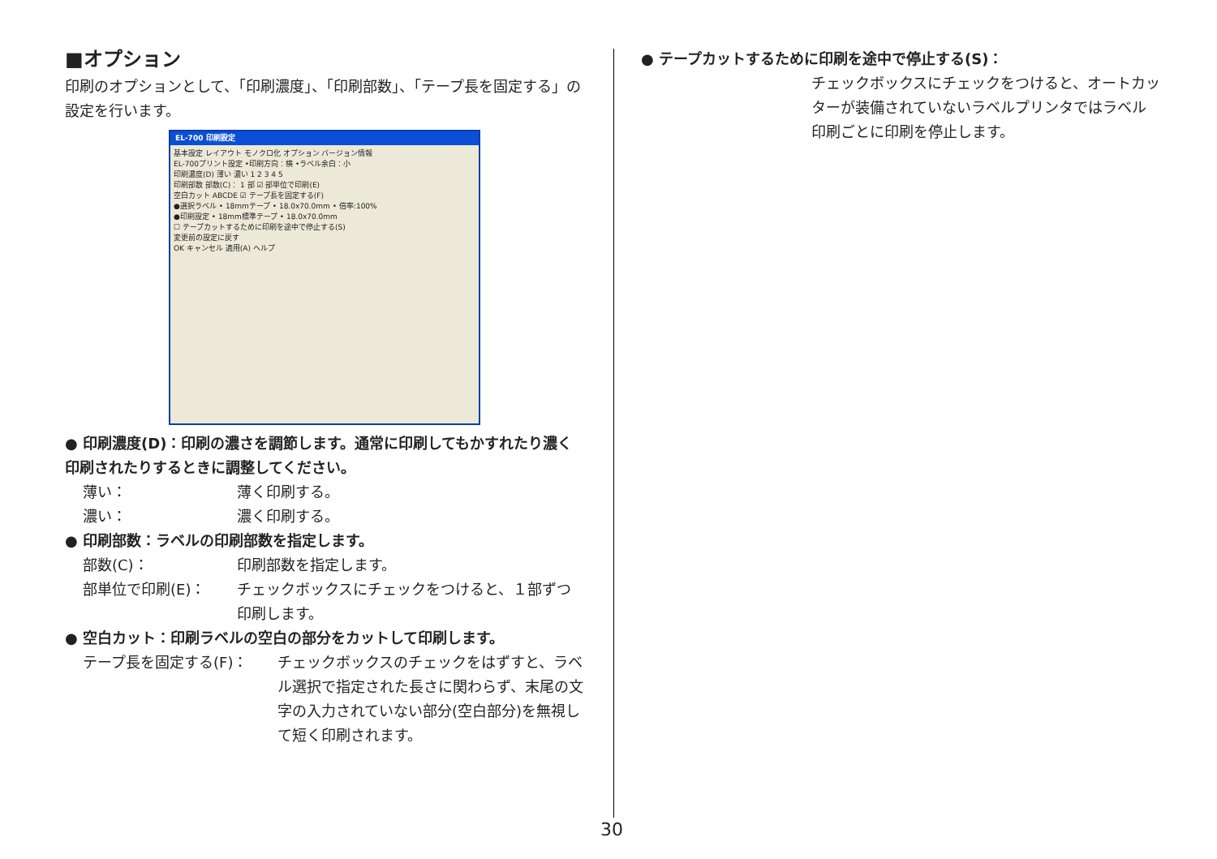■オプション
印刷のオプションとして、「印刷濃度」、「印刷部数」、「テープ長を固定する」の設定を行います。
EL-700 印刷設定
基本設定 レイアウト モノクロ化 オプション バージョン情報
EL-700プリント設定 •印刷方向：横 •ラベル余白：小
印刷濃度(D) 薄い 濃い 1 2 3 4 5
印刷部数 部数(C)： 1 部 ☑ 部単位で印刷(E)
空白カット ABCDE ☑ テープ長を固定する(F)
●選択ラベル • 18mmテープ • 18.0x70.0mm • 倍率:100%
●印刷設定 • 18mm標準テープ • 18.0x70.0mm
☐ テープカットするために印刷を途中で停止する(S)
変更前の設定に戻す
OK キャンセル 適用(A) ヘルプ
● 印刷濃度(D)：印刷の濃さを調節します。通常に印刷してもかすれたり濃く印刷されたりするときに調整してください。
薄い： 薄く印刷する。
濃い： 濃く印刷する。
● 印刷部数：ラベルの印刷部数を指定します。
部数(C)： 印刷部数を指定します。
部単位で印刷(E)： チェックボックスにチェックをつけると、１部ずつ印刷します。
● 空白カット：印刷ラベルの空白の部分をカットして印刷します。
テープ長を固定する(F)： チェックボックスのチェックをはずすと、ラベル選択で指定された長さに関わらず、末尾の文字の入力されていない部分(空白部分)を無視して短く印刷されます。
● テープカットするために印刷を途中で停止する(S)：
チェックボックスにチェックをつけると、オートカッターが装備されていないラベルプリンタではラベル印刷ごとに印刷を停止します。
30